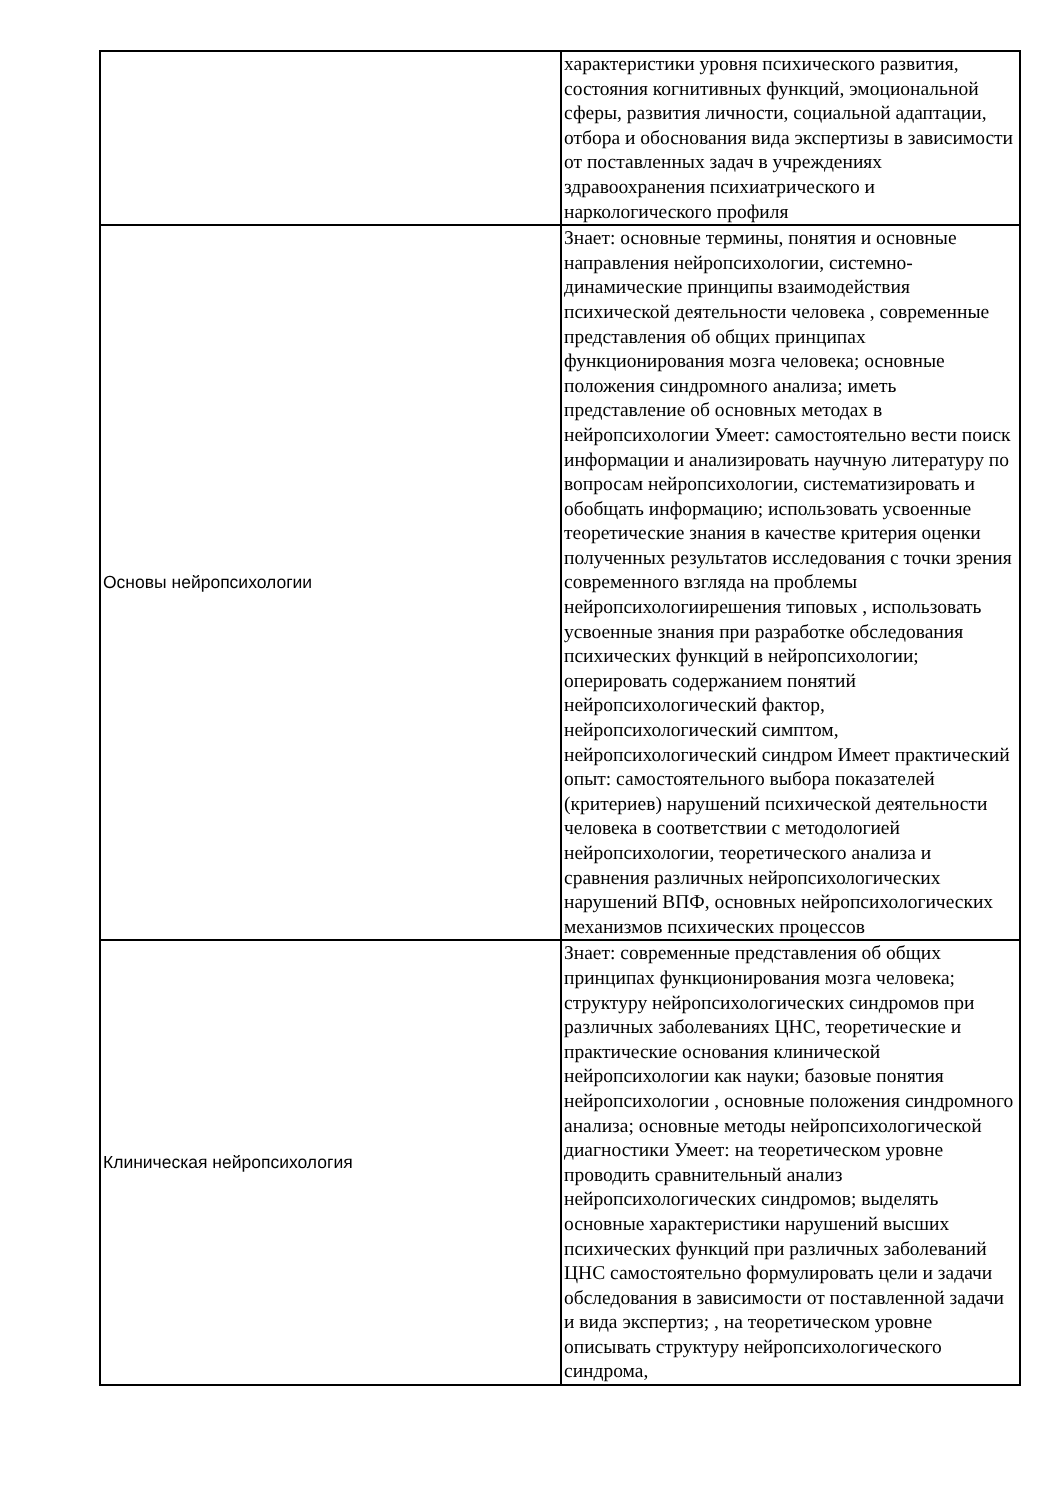| | характеристики уровня психического развития, состояния когнитивных функций, эмоциональной сферы, развития личности, социальной адаптации, отбора и обоснования вида экспертизы в зависимости от поставленных задач в учреждениях здравоохранения психиатрического и наркологического профиля |
| Основы нейропсихологии | Знает: основные термины, понятия и основные направления нейропсихологии, системно-динамические принципы взаимодействия психической деятельности человека , современные представления об общих принципах функционирования мозга человека; основные положения синдромного анализа; иметь представление об основных методах в нейропсихологии Умеет: самостоятельно вести поиск информации и анализировать научную литературу по вопросам нейропсихологии, систематизировать и обобщать информацию; использовать усвоенные теоретические знания в качестве критерия оценки полученных результатов исследования с точки зрения современного взгляда на проблемы нейропсихологиирешения типовых , использовать усвоенные знания при разработке обследования психических функций в нейропсихологии; оперировать содержанием понятий нейропсихологический фактор, нейропсихологический симптом, нейропсихологический синдром Имеет практический опыт: самостоятельного выбора показателей (критериев) нарушений психической деятельности человека в соответствии с методологией нейропсихологии, теоретического анализа и сравнения различных нейропсихологических нарушений ВПФ, основных нейропсихологических механизмов психических процессов |
| Клиническая нейропсихология | Знает: современные представления об общих принципах функционирования мозга человека; структуру нейропсихологических синдромов при различных заболеваниях ЦНС, теоретические и практические основания клинической нейропсихологии как науки; базовые понятия нейропсихологии , основные положения синдромного анализа; основные методы нейропсихологической диагностики Умеет: на теоретическом уровне проводить сравнительный анализ нейропсихологических синдромов; выделять основные характеристики нарушений высших психических функций при различных заболеваний ЦНС самостоятельно формулировать цели и задачи обследования в зависимости от поставленной задачи и вида экспертиз; , на теоретическом уровне описывать структуру нейропсихологического синдрома, |